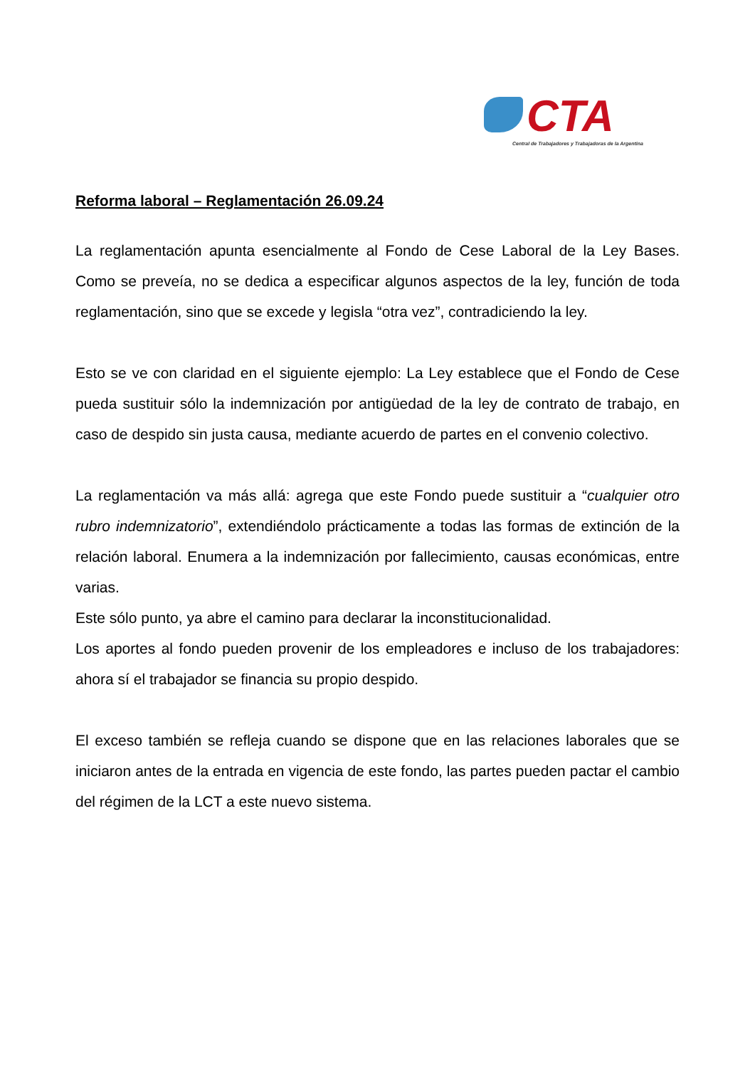CTA
Central de Trabajadores y Trabajadoras de la Argentina
Reforma laboral – Reglamentación 26.09.24
La reglamentación apunta esencialmente al Fondo de Cese Laboral de la Ley Bases. Como se preveía, no se dedica a especificar algunos aspectos de la ley, función de toda reglamentación, sino que se excede y legisla “otra vez”, contradiciendo la ley.
Esto se ve con claridad en el siguiente ejemplo: La Ley establece que el Fondo de Cese pueda sustituir sólo la indemnización por antigüedad de la ley de contrato de trabajo, en caso de despido sin justa causa, mediante acuerdo de partes en el convenio colectivo.
La reglamentación va más allá: agrega que este Fondo puede sustituir a “cualquier otro rubro indemnizatorio”, extendiéndolo prácticamente a todas las formas de extinción de la relación laboral. Enumera a la indemnización por fallecimiento, causas económicas, entre varias.
Este sólo punto, ya abre el camino para declarar la inconstitucionalidad.
Los aportes al fondo pueden provenir de los empleadores e incluso de los trabajadores: ahora sí el trabajador se financia su propio despido.
El exceso también se refleja cuando se dispone que en las relaciones laborales que se iniciaron antes de la entrada en vigencia de este fondo, las partes pueden pactar el cambio del régimen de la LCT a este nuevo sistema.